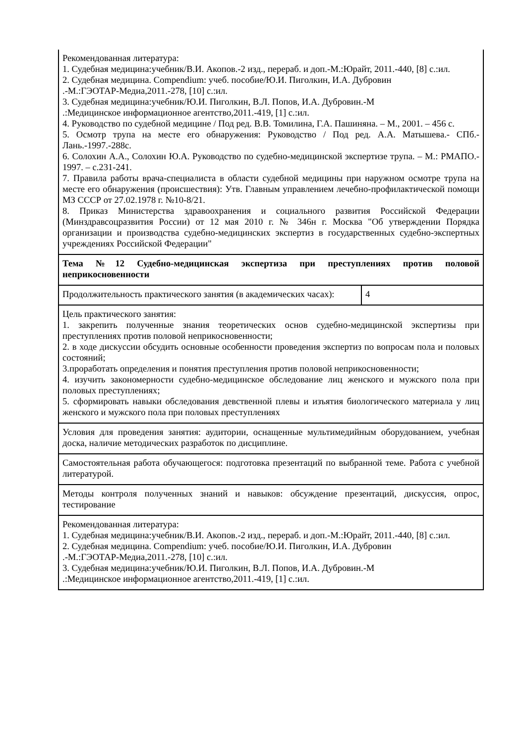| Рекомендованная литература: 1. Судебная медицина:учебник/В.И. Акопов.-2 изд., перераб. и доп.-М.:Юрайт, 2011.-440, [8] с.:ил. 2. Судебная медицина. Compendium: учеб. пособие/Ю.И. Пиголкин, И.А. Дубровин .-М.:ГЭОТАР-Медиа,2011.-278, [10] с.:ил. 3. Судебная медицина:учебник/Ю.И. Пиголкин, В.Л. Попов, И.А. Дубровин.-М .:Медицинское информационное агентство,2011.-419, [1] с.:ил. 4. Руководство по судебной медицине / Под ред. В.В. Томилина, Г.А. Пашиняна. – М., 2001. – 456 с. 5. Осмотр трупа на месте его обнаружения: Руководство / Под ред. А.А. Матышева.- СПб.- Лань.-1997.-288с. 6. Солохин А.А., Солохин Ю.А. Руководство по судебно-медицинской экспертизе трупа. – М.: РМАПО.- 1997. – с.231-241. 7. Правила работы врача-специалиста в области судебной медицины при наружном осмотре трупа на месте его обнаружения (происшествия): Утв. Главным управлением лечебно-профилактической помощи МЗ СССР от 27.02.1978 г. №10-8/21. 8. Приказ Министерства здравоохранения и социального развития Российской Федерации (Минздравсоцразвития России) от 12 мая 2010 г. № 346н г. Москва "Об утверждении Порядка организации и производства судебно-медицинских экспертиз в государственных судебно-экспертных учреждениях Российской Федерации" | |
| Тема №12 Судебно-медицинская экспертиза при преступлениях против половой неприкосновенности | |
| Продолжительность практического занятия (в академических часах): | 4 |
| Цель практического занятия: 1. закрепить полученные знания теоретических основ судебно-медицинской экспертизы при преступлениях против половой неприкосновенности; 2. в ходе дискуссии обсудить основные особенности проведения экспертиз по вопросам пола и половых состояний; 3.проработать определения и понятия преступления против половой неприкосновенности; 4. изучить закономерности судебно-медицинское обследование лиц женского и мужского пола при половых преступлениях; 5. сформировать навыки обследования девственной плевы и изъятия биологического материала у лиц женского и мужского пола при половых преступлениях | |
| Условия для проведения занятия: аудитории, оснащенные мультимедийным оборудованием, учебная доска, наличие методических разработок по дисциплине. | |
| Самостоятельная работа обучающегося: подготовка презентаций по выбранной теме. Работа с учебной литературой. | |
| Методы контроля полученных знаний и навыков: обсуждение презентаций, дискуссия, опрос, тестирование | |
| Рекомендованная литература: 1. Судебная медицина:учебник/В.И. Акопов.-2 изд., перераб. и доп.-М.:Юрайт, 2011.-440, [8] с.:ил. 2. Судебная медицина. Compendium: учеб. пособие/Ю.И. Пиголкин, И.А. Дубровин .-М.:ГЭОТАР-Медиа,2011.-278, [10] с.:ил. 3. Судебная медицина:учебник/Ю.И. Пиголкин, В.Л. Попов, И.А. Дубровин.-М .:Медицинское информационное агентство,2011.-419, [1] с.:ил. | |